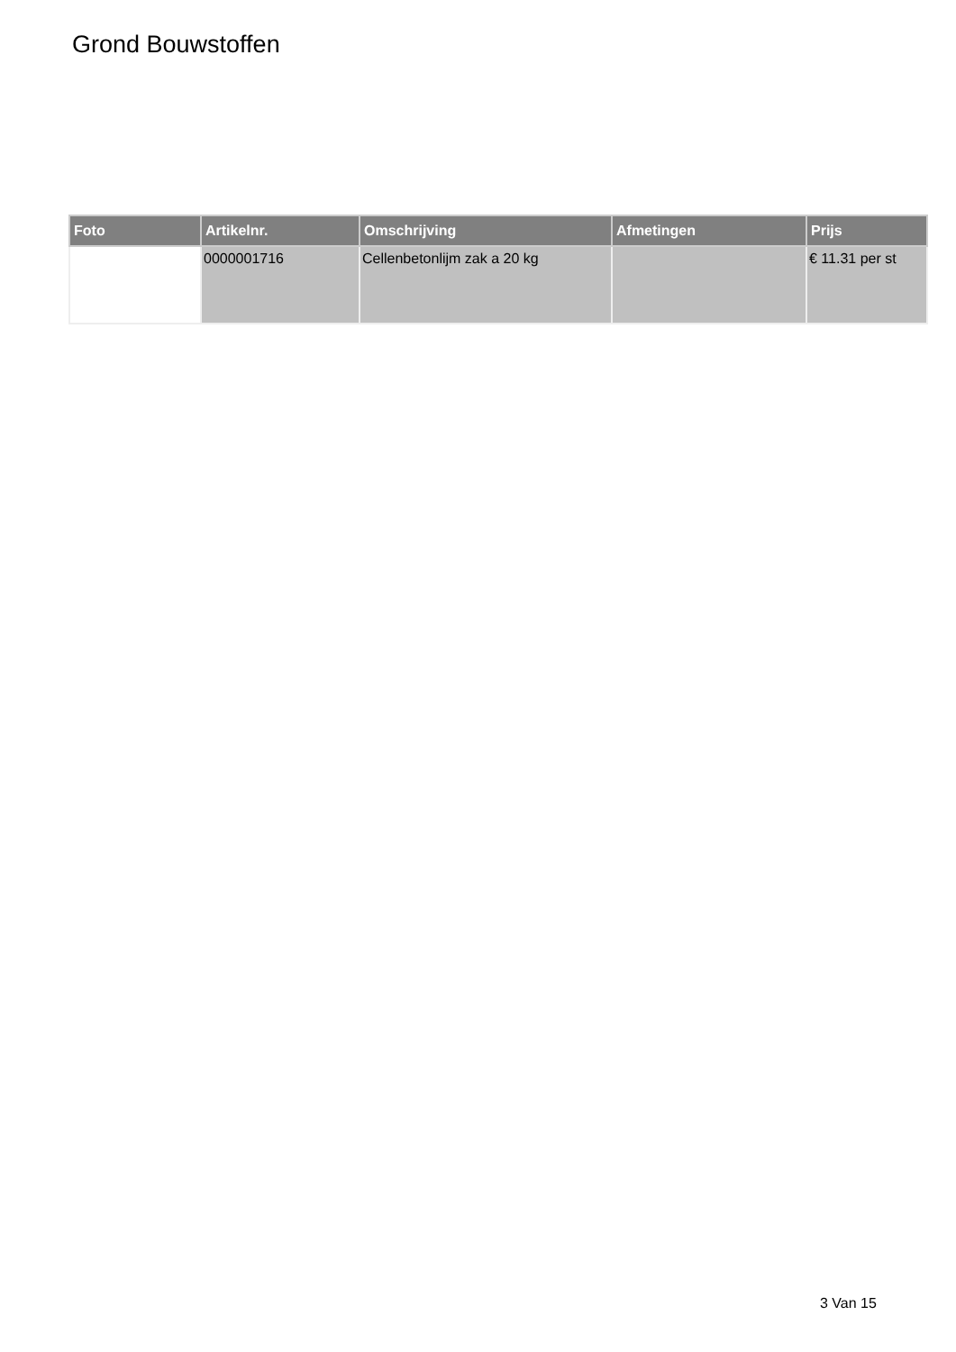Grond Bouwstoffen
| Foto | Artikelnr. | Omschrijving | Afmetingen | Prijs |
| --- | --- | --- | --- | --- |
| | 0000001716 | Cellenbetonlijm zak a 20 kg | | € 11.31 per st |
3 Van 15